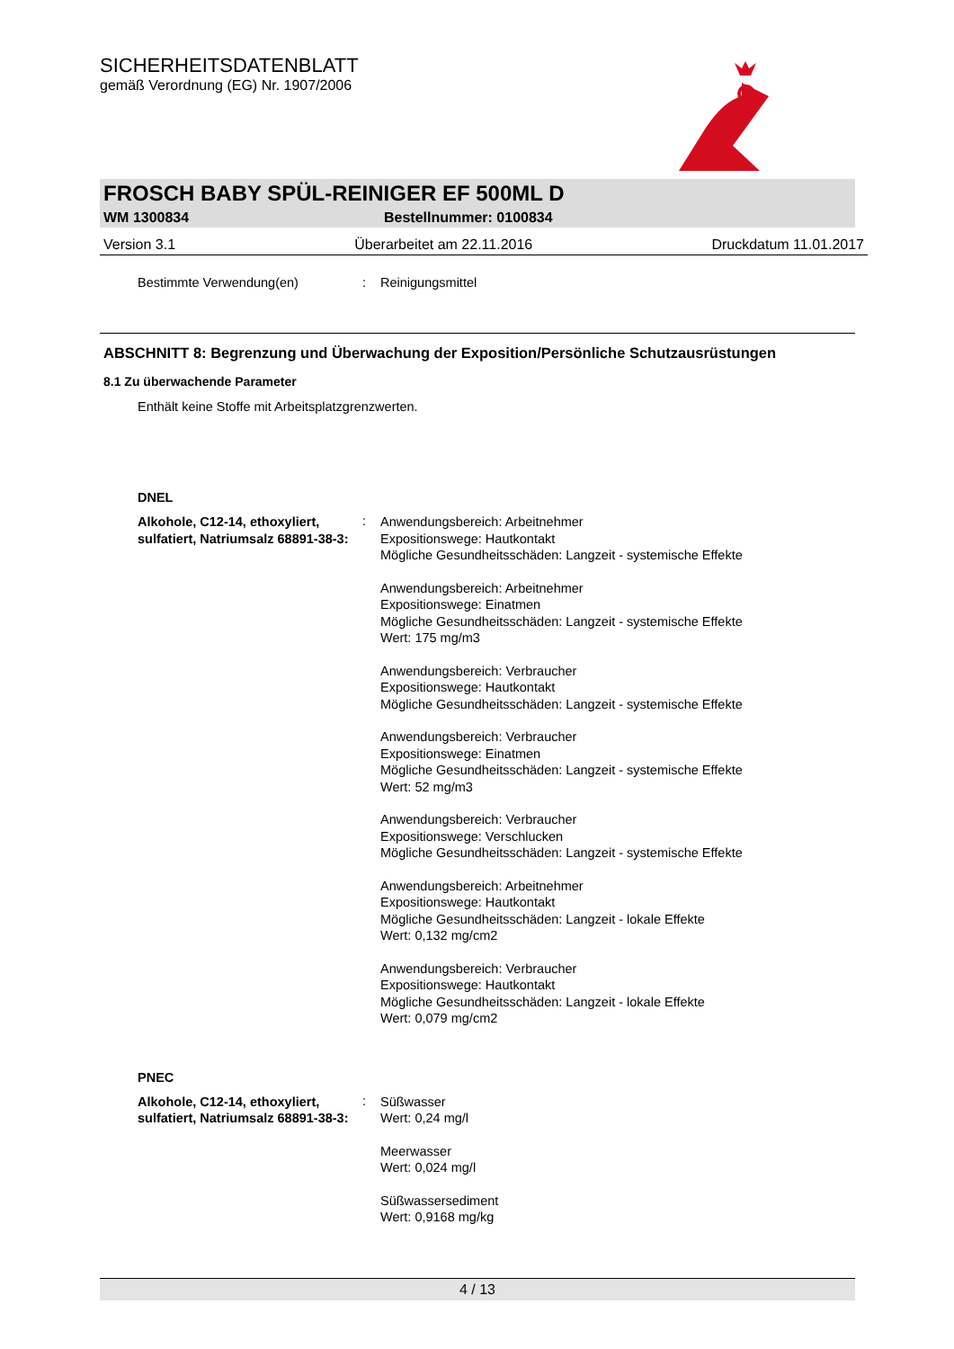SICHERHEITSDATENBLATT
gemäß Verordnung (EG) Nr. 1907/2006
FROSCH BABY SPÜL-REINIGER EF 500ML D
WM 1300834 Bestellnummer: 0100834
Version 3.1 Überarbeitet am 22.11.2016 Druckdatum 11.01.2017
Bestimmte Verwendung(en): Reinigungsmittel
ABSCHNITT 8: Begrenzung und Überwachung der Exposition/Persönliche Schutzausrüstungen
8.1 Zu überwachende Parameter
Enthält keine Stoffe mit Arbeitsplatzgrenzwerten.
DNEL
Alkohole, C12-14, ethoxyliert, sulfatiert, Natriumsalz 68891-38-3::
Anwendungsbereich: Arbeitnehmer
Expositionswege: Hautkontakt
Mögliche Gesundheitsschäden: Langzeit - systemische Effekte
Anwendungsbereich: Arbeitnehmer
Expositionswege: Einatmen
Mögliche Gesundheitsschäden: Langzeit - systemische Effekte
Wert: 175 mg/m3
Anwendungsbereich: Verbraucher
Expositionswege: Hautkontakt
Mögliche Gesundheitsschäden: Langzeit - systemische Effekte
Anwendungsbereich: Verbraucher
Expositionswege: Einatmen
Mögliche Gesundheitsschäden: Langzeit - systemische Effekte
Wert: 52 mg/m3
Anwendungsbereich: Verbraucher
Expositionswege: Verschlucken
Mögliche Gesundheitsschäden: Langzeit - systemische Effekte
Anwendungsbereich: Arbeitnehmer
Expositionswege: Hautkontakt
Mögliche Gesundheitsschäden: Langzeit - lokale Effekte
Wert: 0,132 mg/cm2
Anwendungsbereich: Verbraucher
Expositionswege: Hautkontakt
Mögliche Gesundheitsschäden: Langzeit - lokale Effekte
Wert: 0,079 mg/cm2
PNEC
Alkohole, C12-14, ethoxyliert, sulfatiert, Natriumsalz 68891-38-3::
Süßwasser
Wert: 0,24 mg/l
Meerwasser
Wert: 0,024 mg/l
Süßwassersediment
Wert: 0,9168 mg/kg
4 / 13